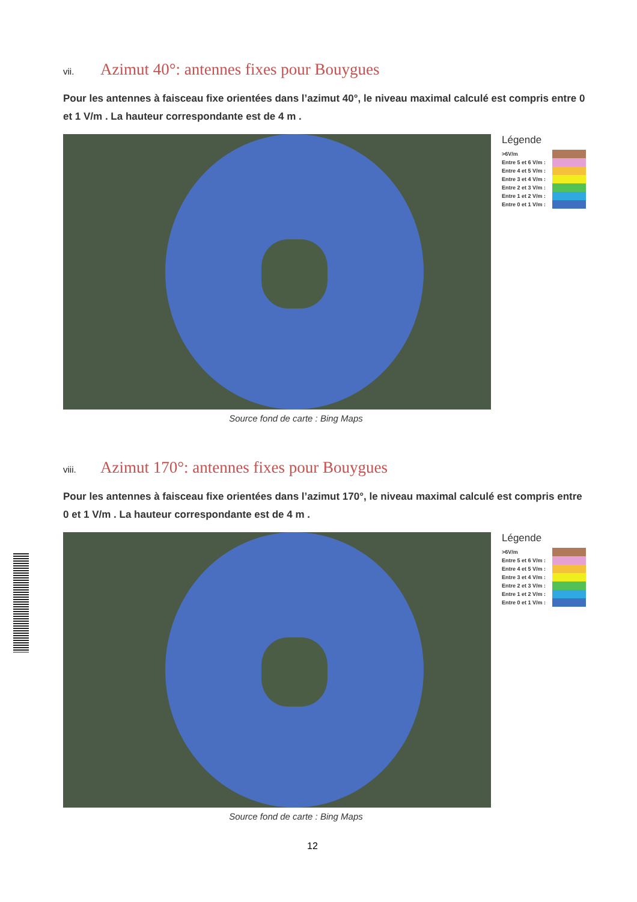vii. Azimut 40°: antennes fixes pour Bouygues
Pour les antennes à faisceau fixe orientées dans l’azimut 40°, le niveau maximal calculé est compris entre 0 et 1 V/m . La hauteur correspondante est de 4 m .
Légende
>6V/m
Entre 5 et 6 V/m :
Entre 4 et 5 V/m :
Entre 3 et 4 V/m :
Entre 2 et 3 V/m :
Entre 1 et 2 V/m :
Entre 0 et 1 V/m :
Source fond de carte : Bing Maps
viii. Azimut 170°: antennes fixes pour Bouygues
Pour les antennes à faisceau fixe orientées dans l’azimut 170°, le niveau maximal calculé est compris entre 0 et 1 V/m . La hauteur correspondante est de 4 m .
Légende
>6V/m
Entre 5 et 6 V/m :
Entre 4 et 5 V/m :
Entre 3 et 4 V/m :
Entre 2 et 3 V/m :
Entre 1 et 2 V/m :
Entre 0 et 1 V/m :
Source fond de carte : Bing Maps
12